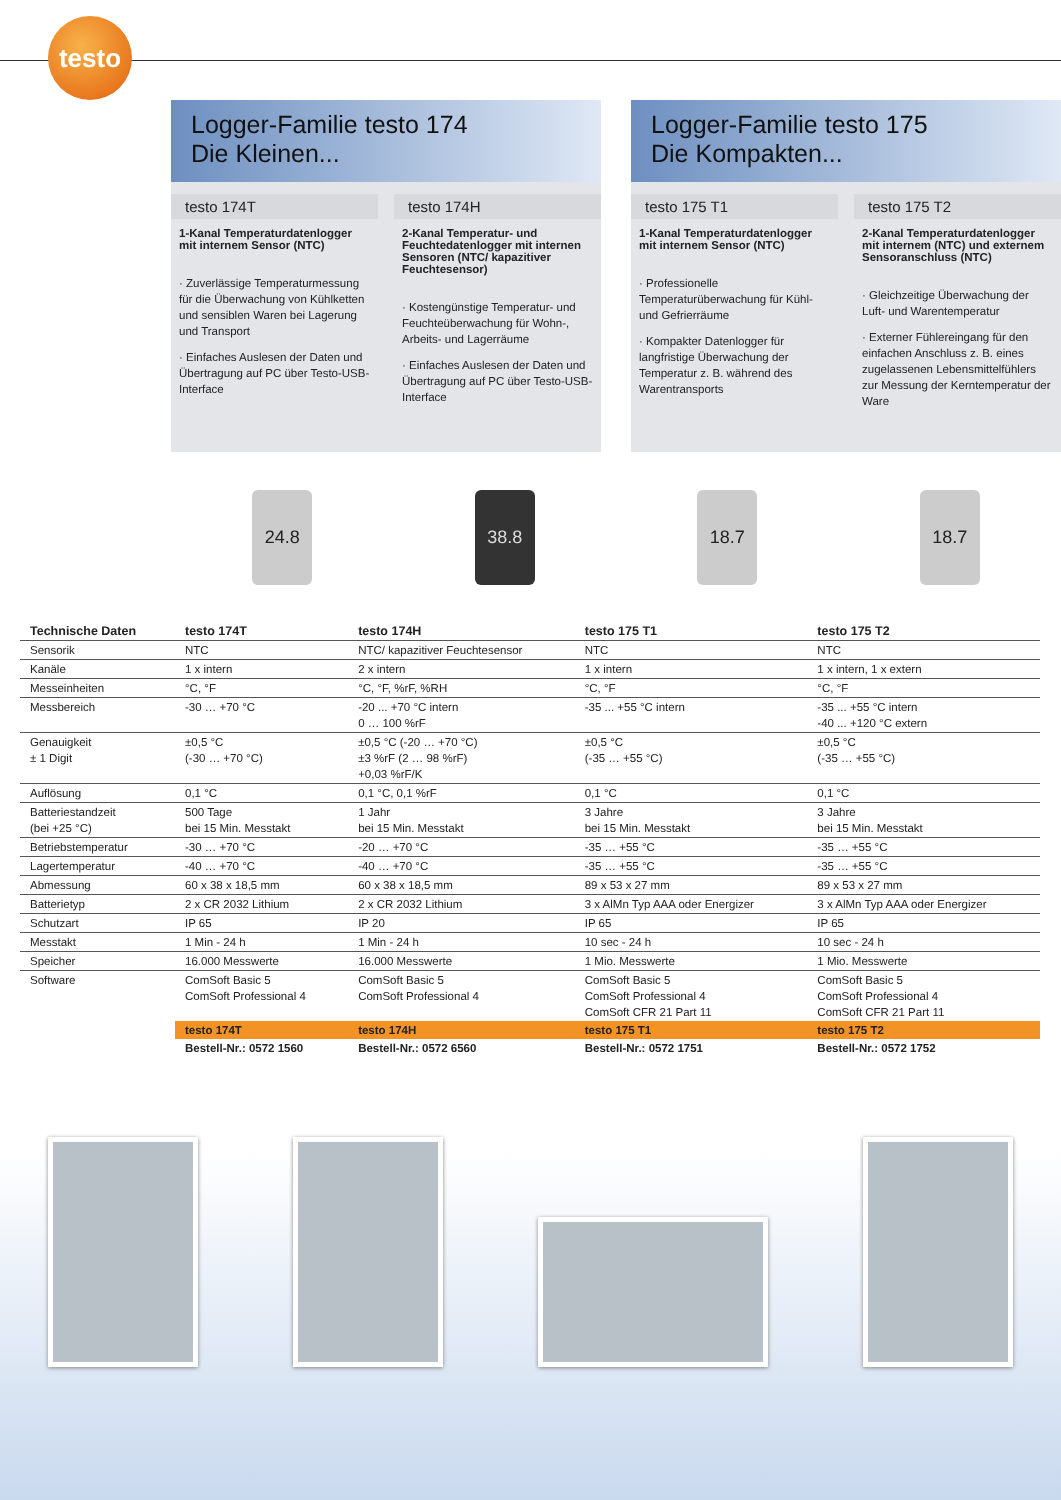testo
Logger-Familie testo 174
Die Kleinen...
testo 174T
1-Kanal Temperaturdatenlogger mit internem Sensor (NTC)
· Zuverlässige Temperaturmessung für die Überwachung von Kühlketten und sensiblen Waren bei Lagerung und Transport
· Einfaches Auslesen der Daten und Übertragung auf PC über Testo-USB-Interface
testo 174H
2-Kanal Temperatur- und Feuchtedatenlogger mit internen Sensoren (NTC/ kapazitiver Feuchtesensor)
· Kostengünstige Temperatur- und Feuchteüberwachung für Wohn-, Arbeits- und Lagerräume
· Einfaches Auslesen der Daten und Übertragung auf PC über Testo-USB-Interface
Logger-Familie testo 175
Die Kompakten...
testo 175 T1
1-Kanal Temperaturdatenlogger mit internem Sensor (NTC)
· Professionelle Temperaturüberwachung für Kühl- und Gefrierräume
· Kompakter Datenlogger für langfristige Überwachung der Temperatur z. B. während des Warentransports
testo 175 T2
2-Kanal Temperaturdatenlogger mit internem (NTC) und externem Sensoranschluss (NTC)
· Gleichzeitige Überwachung der Luft- und Warentemperatur
· Externer Fühlereingang für den einfachen Anschluss z. B. eines zugelassenen Lebensmittelfühlers zur Messung der Kerntemperatur der Ware
24.8 38.8 18.7 18.7
| Technische Daten | testo 174T | testo 174H | testo 175 T1 | testo 175 T2 |
| --- | --- | --- | --- | --- |
| Sensorik | NTC | NTC/ kapazitiver Feuchtesensor | NTC | NTC |
| Kanäle | 1 x intern | 2 x intern | 1 x intern | 1 x intern, 1 x extern |
| Messeinheiten | °C, °F | °C, °F, %rF, %RH | °C, °F | °C, °F |
| Messbereich | -30 … +70 °C | -20 ... +70 °C intern 0 … 100 %rF | -35 ... +55 °C intern | -35 ... +55 °C intern -40 ... +120 °C extern |
| Genauigkeit ± 1 Digit | ±0,5 °C (-30 … +70 °C) | ±0,5 °C (-20 … +70 °C) ±3 %rF (2 … 98 %rF) +0,03 %rF/K | ±0,5 °C (-35 … +55 °C) | ±0,5 °C (-35 … +55 °C) |
| Auflösung | 0,1 °C | 0,1 °C, 0,1 %rF | 0,1 °C | 0,1 °C |
| Batteriestandzeit (bei +25 °C) | 500 Tage bei 15 Min. Messtakt | 1 Jahr bei 15 Min. Messtakt | 3 Jahre bei 15 Min. Messtakt | 3 Jahre bei 15 Min. Messtakt |
| Betriebstemperatur | -30 … +70 °C | -20 … +70 °C | -35 … +55 °C | -35 … +55 °C |
| Lagertemperatur | -40 … +70 °C | -40 … +70 °C | -35 … +55 °C | -35 … +55 °C |
| Abmessung | 60 x 38 x 18,5 mm | 60 x 38 x 18,5 mm | 89 x 53 x 27 mm | 89 x 53 x 27 mm |
| Batterietyp | 2 x CR 2032 Lithium | 2 x CR 2032 Lithium | 3 x AlMn Typ AAA oder Energizer | 3 x AlMn Typ AAA oder Energizer |
| Schutzart | IP 65 | IP 20 | IP 65 | IP 65 |
| Messtakt | 1 Min - 24 h | 1 Min - 24 h | 10 sec - 24 h | 10 sec - 24 h |
| Speicher | 16.000 Messwerte | 16.000 Messwerte | 1 Mio. Messwerte | 1 Mio. Messwerte |
| Software | ComSoft Basic 5 ComSoft Professional 4 | ComSoft Basic 5 ComSoft Professional 4 | ComSoft Basic 5 ComSoft Professional 4 ComSoft CFR 21 Part 11 | ComSoft Basic 5 ComSoft Professional 4 ComSoft CFR 21 Part 11 |
| | testo 174T | testo 174H | testo 175 T1 | testo 175 T2 |
| | Bestell-Nr.: 0572 1560 | Bestell-Nr.: 0572 6560 | Bestell-Nr.: 0572 1751 | Bestell-Nr.: 0572 1752 |